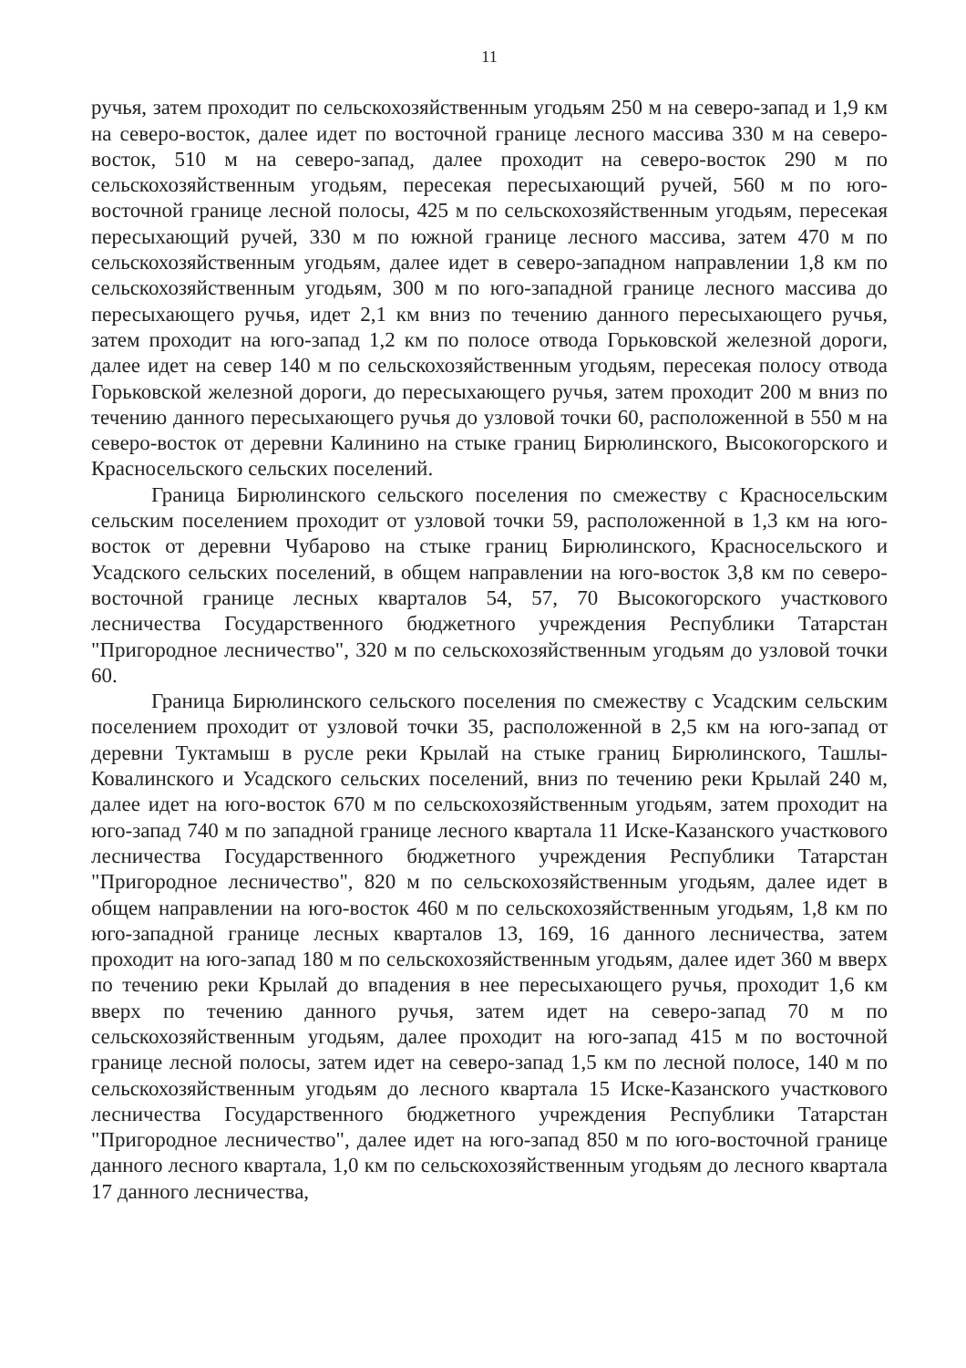11
ручья, затем проходит по сельскохозяйственным угодьям 250 м на северо-запад и 1,9 км на северо-восток, далее идет по восточной границе лесного массива 330 м на северо-восток, 510 м на северо-запад, далее проходит на северо-восток 290 м по сельскохозяйственным угодьям, пересекая пересыхающий ручей, 560 м по юго-восточной границе лесной полосы, 425 м по сельскохозяйственным угодьям, пересекая пересыхающий ручей, 330 м по южной границе лесного массива, затем 470 м по сельскохозяйственным угодьям, далее идет в северо-западном направлении 1,8 км по сельскохозяйственным угодьям, 300 м по юго-западной границе лесного массива до пересыхающего ручья, идет 2,1 км вниз по течению данного пересыхающего ручья, затем проходит на юго-запад 1,2 км по полосе отвода Горьковской железной дороги, далее идет на север 140 м по сельскохозяйственным угодьям, пересекая полосу отвода Горьковской железной дороги, до пересыхающего ручья, затем проходит 200 м вниз по течению данного пересыхающего ручья до узловой точки 60, расположенной в 550 м на северо-восток от деревни Калинино на стыке границ Бирюлинского, Высокогорского и Красносельского сельских поселений.
Граница Бирюлинского сельского поселения по смежеству с Красносельским сельским поселением проходит от узловой точки 59, расположенной в 1,3 км на юго-восток от деревни Чубарово на стыке границ Бирюлинского, Красносельского и Усадского сельских поселений, в общем направлении на юго-восток 3,8 км по северо-восточной границе лесных кварталов 54, 57, 70 Высокогорского участкового лесничества Государственного бюджетного учреждения Республики Татарстан "Пригородное лесничество", 320 м по сельскохозяйственным угодьям до узловой точки 60.
Граница Бирюлинского сельского поселения по смежеству с Усадским сельским поселением проходит от узловой точки 35, расположенной в 2,5 км на юго-запад от деревни Туктамыш в русле реки Крылай на стыке границ Бирюлинского, Ташлы-Ковалинского и Усадского сельских поселений, вниз по течению реки Крылай 240 м, далее идет на юго-восток 670 м по сельскохозяйственным угодьям, затем проходит на юго-запад 740 м по западной границе лесного квартала 11 Иске-Казанского участкового лесничества Государственного бюджетного учреждения Республики Татарстан "Пригородное лесничество", 820 м по сельскохозяйственным угодьям, далее идет в общем направлении на юго-восток 460 м по сельскохозяйственным угодьям, 1,8 км по юго-западной границе лесных кварталов 13, 169, 16 данного лесничества, затем проходит на юго-запад 180 м по сельскохозяйственным угодьям, далее идет 360 м вверх по течению реки Крылай до впадения в нее пересыхающего ручья, проходит 1,6 км вверх по течению данного ручья, затем идет на северо-запад 70 м по сельскохозяйственным угодьям, далее проходит на юго-запад 415 м по восточной границе лесной полосы, затем идет на северо-запад 1,5 км по лесной полосе, 140 м по сельскохозяйственным угодьям до лесного квартала 15 Иске-Казанского участкового лесничества Государственного бюджетного учреждения Республики Татарстан "Пригородное лесничество", далее идет на юго-запад 850 м по юго-восточной границе данного лесного квартала, 1,0 км по сельскохозяйственным угодьям до лесного квартала 17 данного лесничества,